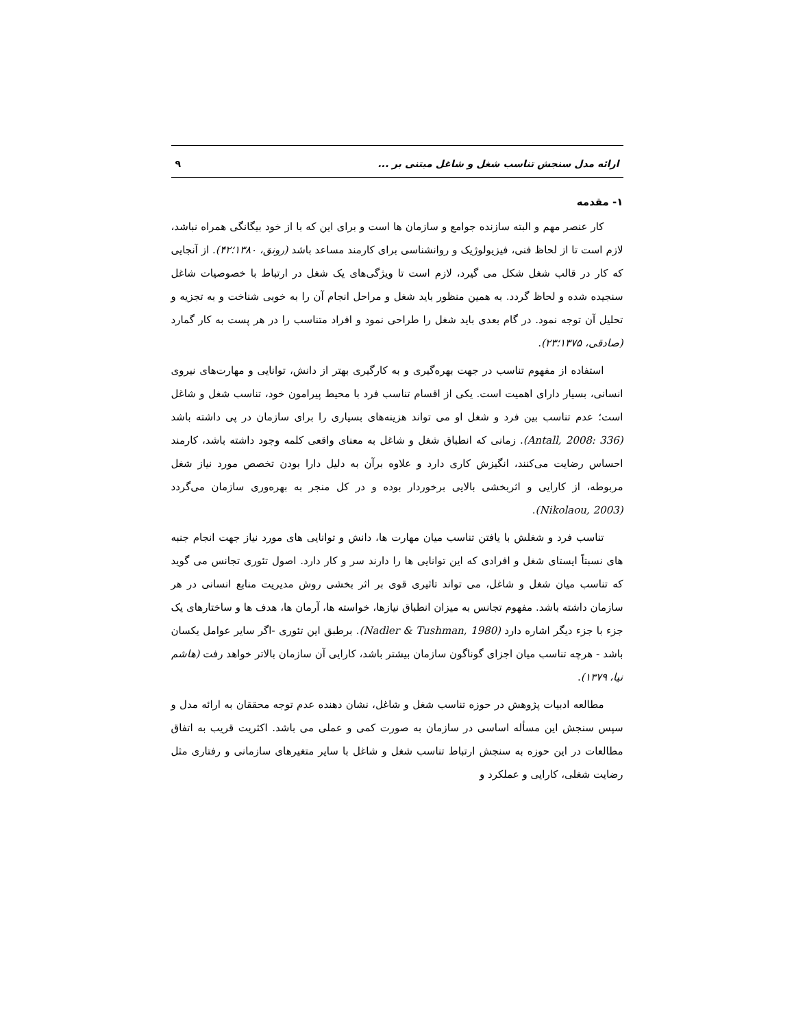ارائه مدل سنجش تناسب شغل و شاغل مبتنی بر ... ۹
۱- مقدمه
کار عنصر مهم و البته سازنده جوامع و سازمان ها است و برای این که با از خود بیگانگی همراه نباشد، لازم است تا از لحاظ فنی، فیزیولوژیک و روانشناسی برای کارمند مساعد باشد (رونق، ۱۳۸۰؛۴۲). از آنجایی که کار در قالب شغل شکل می گیرد، لازم است تا ویژگی‌های یک شغل در ارتباط با خصوصیات شاغل سنجیده شده و لحاظ گردد. به همین منظور باید شغل و مراحل انجام آن را به خوبی شناخت و به تجزیه و تحلیل آن توجه نمود. در گام بعدی باید شغل را طراحی نمود و افراد متناسب را در هر پست به کار گمارد (صادقی، ۱۳۷۵؛۲۳).
استفاده از مفهوم تناسب در جهت بهره‌گیری و به کارگیری بهتر از دانش، توانایی و مهارت‌های نیروی انسانی، بسیار دارای اهمیت است. یکی از اقسام تناسب فرد با محیط پیرامون خود، تناسب شغل و شاغل است؛ عدم تناسب بین فرد و شغل او می تواند هزینه‌های بسیاری را برای سازمان در پی داشته باشد (Antall, 2008: 336). زمانی که انطباق شغل و شاغل به معنای واقعی کلمه وجود داشته باشد، کارمند احساس رضایت می‌کنند، انگیزش کاری دارد و علاوه برآن به دلیل دارا بودن تخصص مورد نیاز شغل مربوطه، از کارایی و اثربخشی بالایی برخوردار بوده و در کل منجر به بهره‌وری سازمان می‌گردد (Nikolaou, 2003).
تناسب فرد و شغلش با یافتن تناسب میان مهارت ها، دانش و توانایی های مورد نیاز جهت انجام جنبه های نسبتاً ایستای شغل و افرادی که این توانایی ها را دارند سر و کار دارد. اصول تئوری تجانس می گوید که تناسب میان شغل و شاغل، می تواند تاثیری قوی بر اثر بخشی روش مدیریت منابع انسانی در هر سازمان داشته باشد. مفهوم تجانس به میزان انطباق نیازها، خواسته ها، آرمان ها، هدف ها و ساختارهای یک جزء با جزء دیگر اشاره دارد (Nadler & Tushman, 1980). برطبق این تئوری -اگر سایر عوامل یکسان باشد - هرچه تناسب میان اجزای گوناگون سازمان بیشتر باشد، کارایی آن سازمان بالاتر خواهد رفت (هاشم نیا، ۱۳۷۹).
مطالعه ادبیات پژوهش در حوزه تناسب شغل و شاغل، نشان دهنده عدم توجه محققان به ارائه مدل و سپس سنجش این مسأله اساسی در سازمان به صورت کمی و عملی می باشد. اکثریت قریب به اتفاق مطالعات در این حوزه به سنجش ارتباط تناسب شغل و شاغل با سایر متغیرهای سازمانی و رفتاری مثل رضایت شغلی، کارایی و عملکرد و